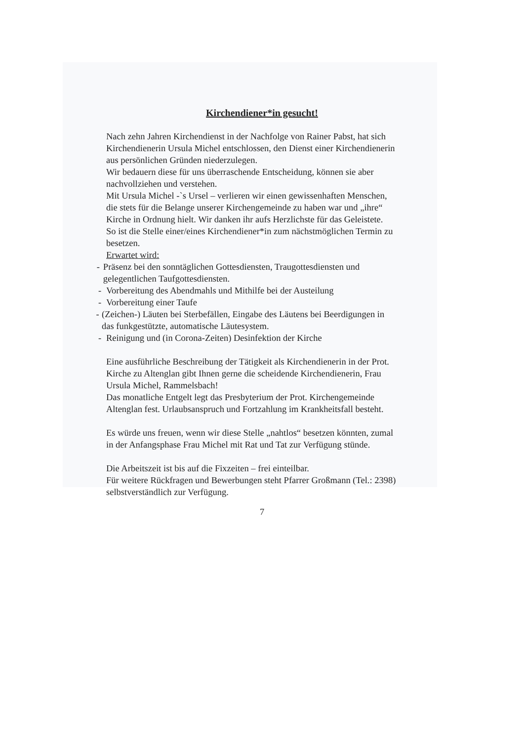Kirchendiener*in gesucht!
Nach zehn Jahren Kirchendienst in der Nachfolge von Rainer Pabst, hat sich Kirchendienerin Ursula Michel entschlossen, den Dienst einer Kirchendienerin aus persönlichen Gründen niederzulegen.
Wir bedauern diese für uns überraschende Entscheidung, können sie aber nachvollziehen und verstehen.
Mit Ursula Michel -`s Ursel – verlieren wir einen gewissenhaften Menschen, die stets für die Belange unserer Kirchengemeinde zu haben war und „ihre“ Kirche in Ordnung hielt. Wir danken ihr aufs Herzlichste für das Geleistete.
So ist die Stelle einer/eines Kirchendiener*in zum nächstmöglichen Termin zu besetzen.
Erwartet wird:
- Präsenz bei den sonntäglichen Gottesdiensten, Traugottesdiensten und gelegentlichen Taufgottesdiensten.
- Vorbereitung des Abendmahls und Mithilfe bei der Austeilung
- Vorbereitung einer Taufe
- (Zeichen-) Läuten bei Sterbefällen, Eingabe des Läutens bei Beerdigungen in das funkgestützte, automatische Läutesystem.
- Reinigung und (in Corona-Zeiten) Desinfektion der Kirche
Eine ausführliche Beschreibung der Tätigkeit als Kirchendienerin in der Prot. Kirche zu Altenglan gibt Ihnen gerne die scheidende Kirchendienerin, Frau Ursula Michel, Rammelsbach!
Das monatliche Entgelt legt das Presbyterium der Prot. Kirchengemeinde Altenglan fest. Urlaubsanspruch und Fortzahlung im Krankheitsfall besteht.
Es würde uns freuen, wenn wir diese Stelle „nahtlos“ besetzen könnten, zumal in der Anfangsphase Frau Michel mit Rat und Tat zur Verfügung stünde.
Die Arbeitszeit ist bis auf die Fixzeiten – frei einteilbar.
Für weitere Rückfragen und Bewerbungen steht Pfarrer Großmann (Tel.: 2398) selbstverständlich zur Verfügung.
7